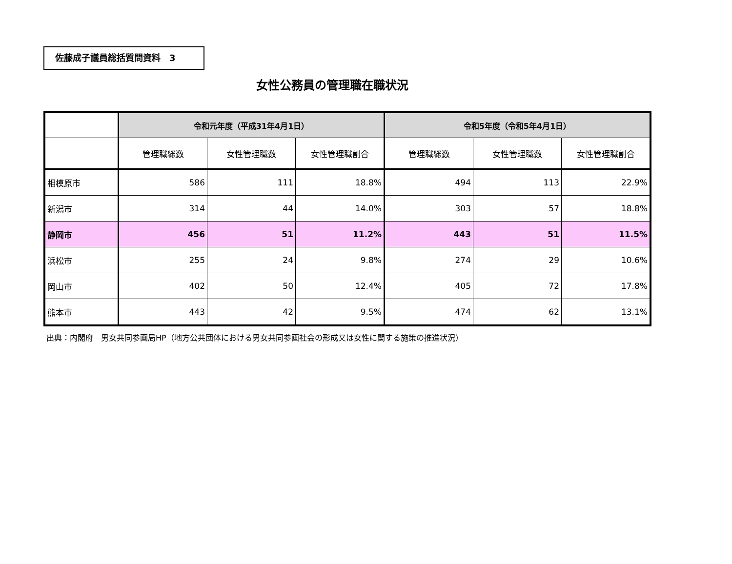佐藤成子議員総括質問資料　3
女性公務員の管理職在職状況
| | 令和元年度（平成31年4月1日） | | | 令和5年度（令和5年4月1日） | | |
| --- | --- | --- | --- | --- | --- | --- |
| | 管理職総数 | 女性管理職数 | 女性管理職割合 | 管理職総数 | 女性管理職数 | 女性管理職割合 |
| 相模原市 | 586 | 111 | 18.8% | 494 | 113 | 22.9% |
| 新潟市 | 314 | 44 | 14.0% | 303 | 57 | 18.8% |
| 静岡市 | 456 | 51 | 11.2% | 443 | 51 | 11.5% |
| 浜松市 | 255 | 24 | 9.8% | 274 | 29 | 10.6% |
| 岡山市 | 402 | 50 | 12.4% | 405 | 72 | 17.8% |
| 熊本市 | 443 | 42 | 9.5% | 474 | 62 | 13.1% |
出典：内閣府　男女共同参画局HP（地方公共団体における男女共同参画社会の形成又は女性に関する施策の推進状況）